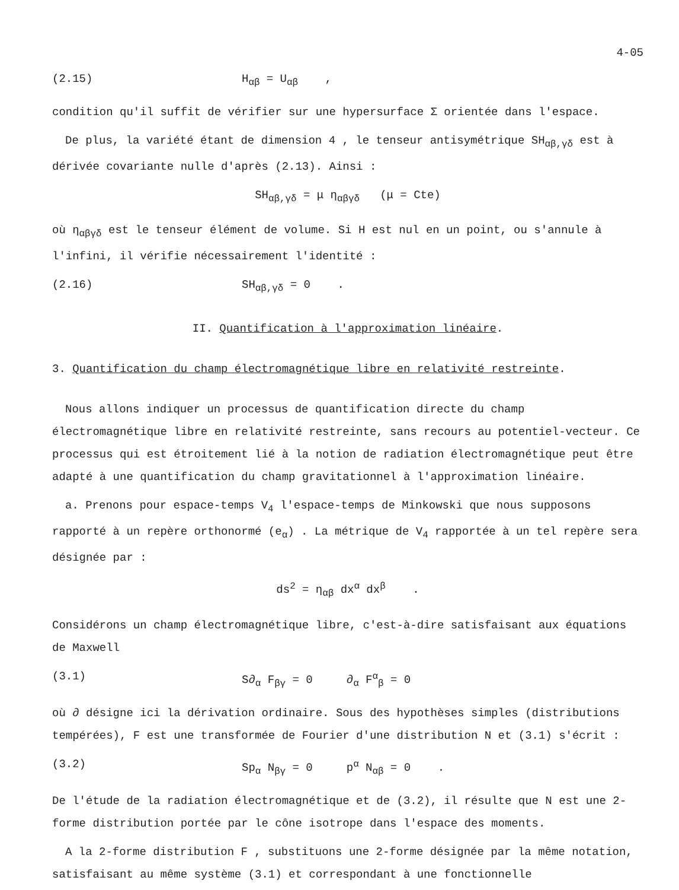4-05
(2.15) H<sub>αβ</sub> = U<sub>αβ</sub> ,
condition qu'il suffit de vérifier sur une hypersurface Σ orientée dans l'espace.
De plus, la variété étant de dimension 4 , le tenseur antisymétrique SH<sub>αβ,γδ</sub> est à dérivée covariante nulle d'après (2.13). Ainsi :
SH<sub>αβ,γδ</sub> = μ η<sub>αβγδ</sub> (μ = Cte)
où η<sub>αβγδ</sub> est le tenseur élément de volume. Si H est nul en un point, ou s'annule à l'infini, il vérifie nécessairement l'identité :
(2.16) SH<sub>αβ,γδ</sub> = 0 .
II. Quantification à l'approximation linéaire.
3. Quantification du champ électromagnétique libre en relativité restreinte.
Nous allons indiquer un processus de quantification directe du champ électromagnétique libre en relativité restreinte, sans recours au potentiel-vecteur. Ce processus qui est étroitement lié à la notion de radiation électromagnétique peut être adapté à une quantification du champ gravitationnel à l'approximation linéaire.
a. Prenons pour espace-temps V<sub>4</sub> l'espace-temps de Minkowski que nous supposons rapporté à un repère orthonormé (e<sub>α</sub>) . La métrique de V<sub>4</sub> rapportée à un tel repère sera désignée par :
ds<sup>2</sup> = η<sub>αβ</sub> dx<sup>α</sup> dx<sup>β</sup> .
Considérons un champ électromagnétique libre, c'est-à-dire satisfaisant aux équations de Maxwell
(3.1) S∂<sub>α</sub> F<sub>βγ</sub> = 0 ∂<sub>α</sub> F<sup>α</sup><sub>β</sub> = 0
où ∂ désigne ici la dérivation ordinaire. Sous des hypothèses simples (distributions tempérées), F est une transformée de Fourier d'une distribution N et (3.1) s'écrit :
(3.2) Sp<sub>α</sub> N<sub>βγ</sub> = 0 p<sup>α</sup> N<sub>αβ</sub> = 0 .
De l'étude de la radiation électromagnétique et de (3.2), il résulte que N est une 2-forme distribution portée par le cône isotrope dans l'espace des moments.
A la 2-forme distribution F , substituons une 2-forme désignée par la même notation, satisfaisant au même système (3.1) et correspondant à une fonctionnelle